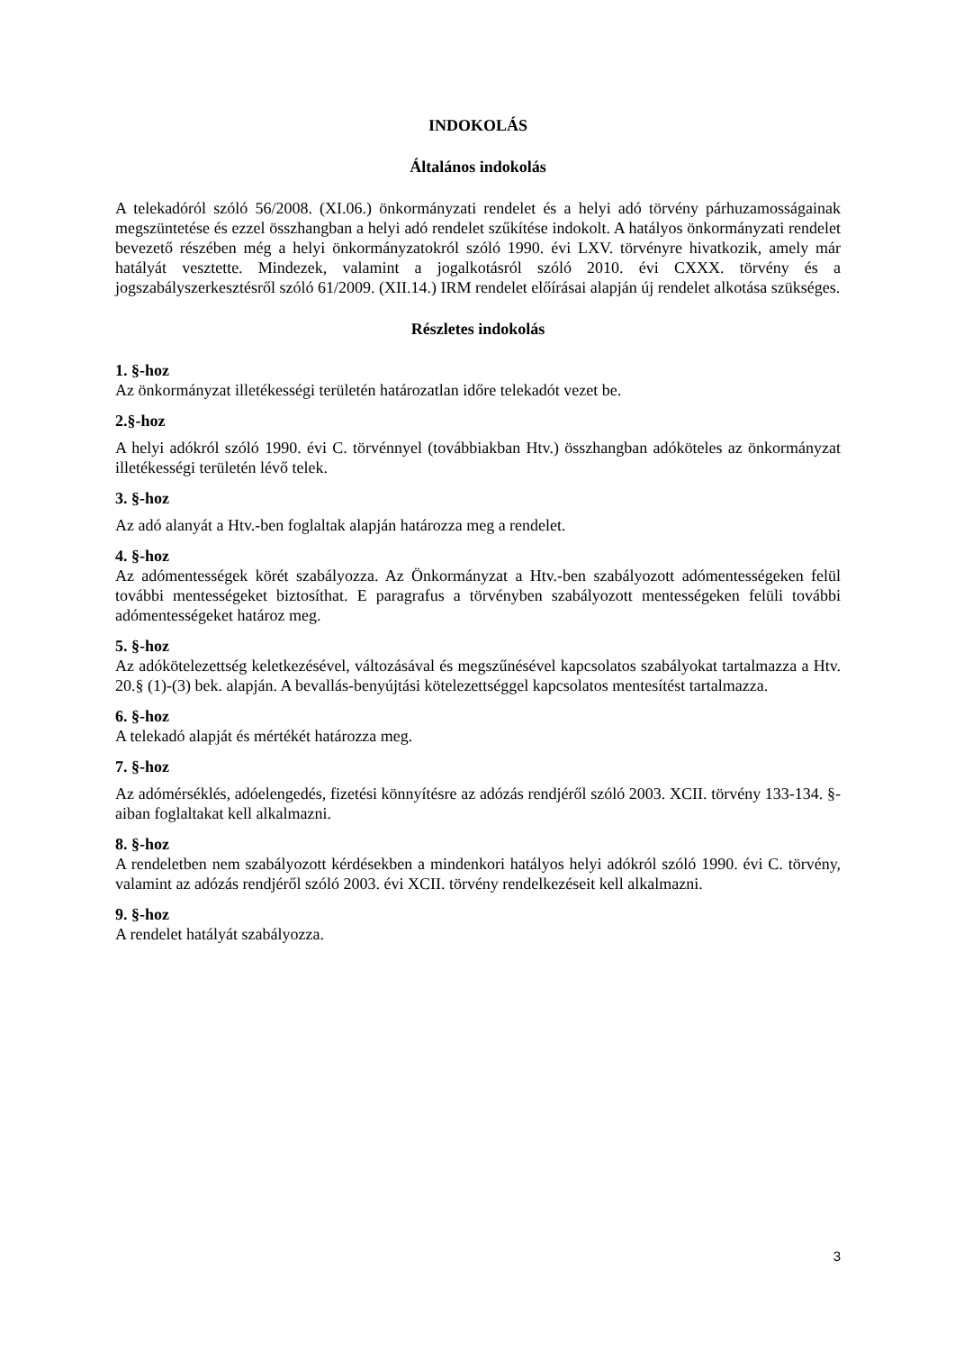INDOKOLÁS
Általános indokolás
A telekadóról szóló 56/2008. (XI.06.) önkormányzati rendelet és a helyi adó törvény párhuzamosságainak megszüntetése és ezzel összhangban a helyi adó rendelet szűkítése indokolt. A hatályos önkormányzati rendelet bevezető részében még a helyi önkormányzatokról szóló 1990. évi LXV. törvényre hivatkozik, amely már hatályát vesztette. Mindezek, valamint a jogalkotásról szóló 2010. évi CXXX. törvény és a jogszabályszerkesztésről szóló 61/2009. (XII.14.) IRM rendelet előírásai alapján új rendelet alkotása szükséges.
Részletes indokolás
1. §-hoz
Az önkormányzat illetékességi területén határozatlan időre telekadót vezet be.
2.§-hoz
A helyi adókról szóló 1990. évi C. törvénnyel (továbbiakban Htv.) összhangban adóköteles az önkormányzat illetékességi területén lévő telek.
3. §-hoz
Az adó alanyát a Htv.-ben foglaltak alapján határozza meg a rendelet.
4. §-hoz
Az adómentességek körét szabályozza. Az Önkormányzat a Htv.-ben szabályozott adómentességeken felül további mentességeket biztosíthat. E paragrafus a törvényben szabályozott mentességeken felüli további adómentességeket határoz meg.
5. §-hoz
Az adókötelezettség keletkezésével, változásával és megszűnésével kapcsolatos szabályokat tartalmazza a Htv. 20.§ (1)-(3) bek. alapján. A bevallás-benyújtási kötelezettséggel kapcsolatos mentesítést tartalmazza.
6. §-hoz
A telekadó alapját és mértékét határozza meg.
7. §-hoz
Az adómérséklés, adóelengedés, fizetési könnyítésre az adózás rendjéről szóló 2003. XCII. törvény 133-134. §-aiban foglaltakat kell alkalmazni.
8. §-hoz
A rendeletben nem szabályozott kérdésekben a mindenkori hatályos helyi adókról szóló 1990. évi C. törvény, valamint az adózás rendjéről szóló 2003. évi XCII. törvény rendelkezéseit kell alkalmazni.
9. §-hoz
A rendelet hatályát szabályozza.
3